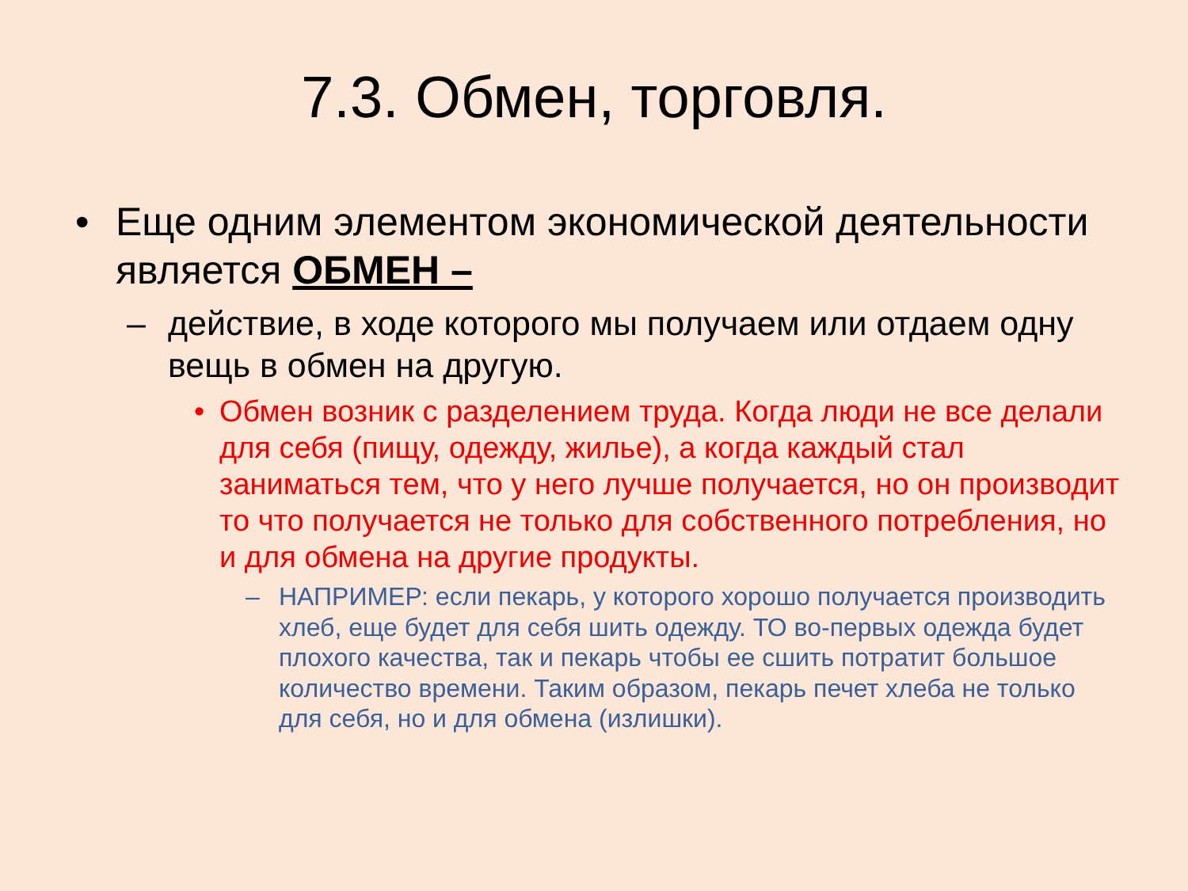7.3. Обмен, торговля.
• Еще одним элементом экономической деятельности является ОБМЕН –
– действие, в ходе которого мы получаем или отдаем одну вещь в обмен на другую.
• Обмен возник с разделением труда. Когда люди не все делали для себя (пищу, одежду, жилье), а когда каждый стал заниматься тем, что у него лучше получается, но он производит то что получается не только для собственного потребления, но и для обмена на другие продукты.
– НАПРИМЕР: если пекарь, у которого хорошо получается производить хлеб, еще будет для себя шить одежду. ТО во-первых одежда будет плохого качества, так и пекарь чтобы ее сшить потратит большое количество времени. Таким образом, пекарь печет хлеба не только для себя, но и для обмена (излишки).